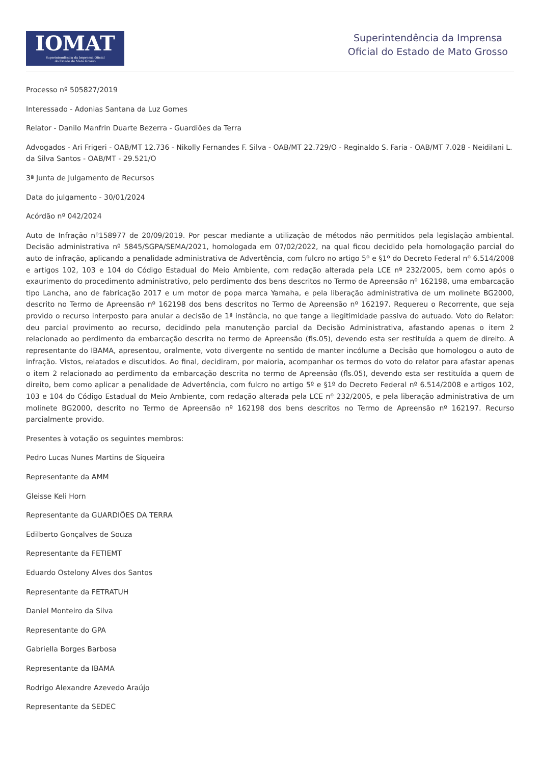IOMAT
Superintendência da Imprensa Oficial
do Estado de Mato Grosso
Superintendência da Imprensa
Oficial do Estado de Mato Grosso
Processo nº 505827/2019
Interessado - Adonias Santana da Luz Gomes
Relator - Danilo Manfrin Duarte Bezerra - Guardiões da Terra
Advogados - Ari Frigeri - OAB/MT 12.736 - Nikolly Fernandes F. Silva - OAB/MT 22.729/O - Reginaldo S. Faria - OAB/MT 7.028 - Neidilani L. da Silva Santos - OAB/MT - 29.521/O
3ª Junta de Julgamento de Recursos
Data do julgamento - 30/01/2024
Acórdão nº 042/2024
Auto de Infração nº158977 de 20/09/2019. Por pescar mediante a utilização de métodos não permitidos pela legislação ambiental. Decisão administrativa nº 5845/SGPA/SEMA/2021, homologada em 07/02/2022, na qual ficou decidido pela homologação parcial do auto de infração, aplicando a penalidade administrativa de Advertência, com fulcro no artigo 5º e §1º do Decreto Federal nº 6.514/2008 e artigos 102, 103 e 104 do Código Estadual do Meio Ambiente, com redação alterada pela LCE nº 232/2005, bem como após o exaurimento do procedimento administrativo, pelo perdimento dos bens descritos no Termo de Apreensão nº 162198, uma embarcação tipo Lancha, ano de fabricação 2017 e um motor de popa marca Yamaha, e pela liberação administrativa de um molinete BG2000, descrito no Termo de Apreensão nº 162198 dos bens descritos no Termo de Apreensão nº 162197. Requereu o Recorrente, que seja provido o recurso interposto para anular a decisão de 1ª instância, no que tange a ilegitimidade passiva do autuado. Voto do Relator: deu parcial provimento ao recurso, decidindo pela manutenção parcial da Decisão Administrativa, afastando apenas o item 2 relacionado ao perdimento da embarcação descrita no termo de Apreensão (fls.05), devendo esta ser restituída a quem de direito. A representante do IBAMA, apresentou, oralmente, voto divergente no sentido de manter incólume a Decisão que homologou o auto de infração. Vistos, relatados e discutidos. Ao final, decidiram, por maioria, acompanhar os termos do voto do relator para afastar apenas o item 2 relacionado ao perdimento da embarcação descrita no termo de Apreensão (fls.05), devendo esta ser restituída a quem de direito, bem como aplicar a penalidade de Advertência, com fulcro no artigo 5º e §1º do Decreto Federal nº 6.514/2008 e artigos 102, 103 e 104 do Código Estadual do Meio Ambiente, com redação alterada pela LCE nº 232/2005, e pela liberação administrativa de um molinete BG2000, descrito no Termo de Apreensão nº 162198 dos bens descritos no Termo de Apreensão nº 162197. Recurso parcialmente provido.
Presentes à votação os seguintes membros:
Pedro Lucas Nunes Martins de Siqueira
Representante da AMM
Gleisse Keli Horn
Representante da GUARDIÕES DA TERRA
Edilberto Gonçalves de Souza
Representante da FETIEMT
Eduardo Ostelony Alves dos Santos
Representante da FETRATUH
Daniel Monteiro da Silva
Representante do GPA
Gabriella Borges Barbosa
Representante da IBAMA
Rodrigo Alexandre Azevedo Araújo
Representante da SEDEC